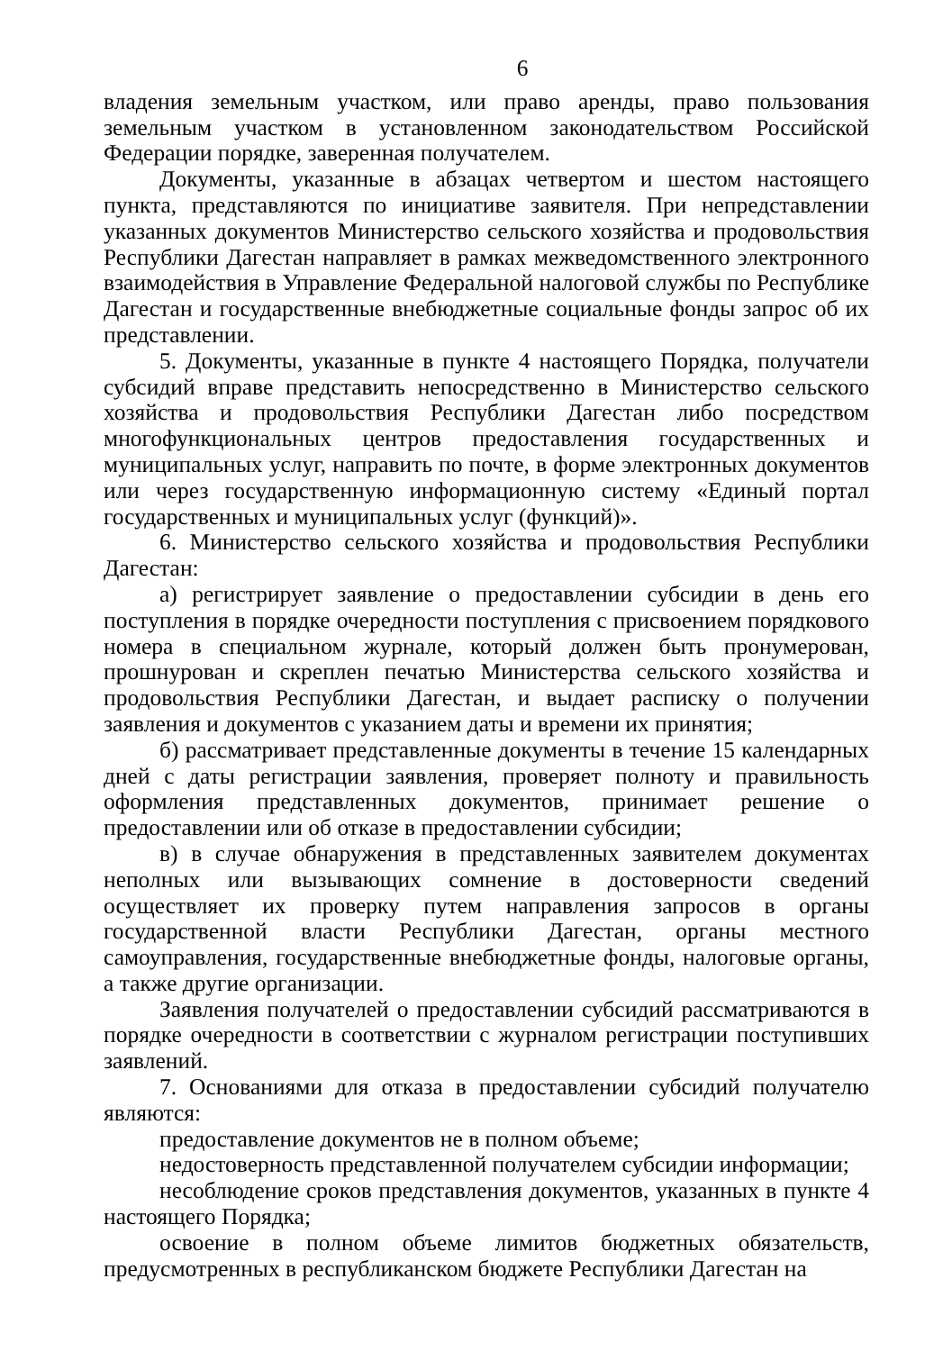6
владения земельным участком, или право аренды, право пользования земельным участком в установленном законодательством Российской Федерации порядке, заверенная получателем.
Документы, указанные в абзацах четвертом и шестом настоящего пункта, представляются по инициативе заявителя. При непредставлении указанных документов Министерство сельского хозяйства и продовольствия Республики Дагестан направляет в рамках межведомственного электронного взаимодействия в Управление Федеральной налоговой службы по Республике Дагестан и государственные внебюджетные социальные фонды запрос об их представлении.
5. Документы, указанные в пункте 4 настоящего Порядка, получатели субсидий вправе представить непосредственно в Министерство сельского хозяйства и продовольствия Республики Дагестан либо посредством многофункциональных центров предоставления государственных и муниципальных услуг, направить по почте, в форме электронных документов или через государственную информационную систему «Единый портал государственных и муниципальных услуг (функций)».
6. Министерство сельского хозяйства и продовольствия Республики Дагестан:
а) регистрирует заявление о предоставлении субсидии в день его поступления в порядке очередности поступления с присвоением порядкового номера в специальном журнале, который должен быть пронумерован, прошнурован и скреплен печатью Министерства сельского хозяйства и продовольствия Республики Дагестан, и выдает расписку о получении заявления и документов с указанием даты и времени их принятия;
б) рассматривает представленные документы в течение 15 календарных дней с даты регистрации заявления, проверяет полноту и правильность оформления представленных документов, принимает решение о предоставлении или об отказе в предоставлении субсидии;
в) в случае обнаружения в представленных заявителем документах неполных или вызывающих сомнение в достоверности сведений осуществляет их проверку путем направления запросов в органы государственной власти Республики Дагестан, органы местного самоуправления, государственные внебюджетные фонды, налоговые органы, а также другие организации.
Заявления получателей о предоставлении субсидий рассматриваются в порядке очередности в соответствии с журналом регистрации поступивших заявлений.
7. Основаниями для отказа в предоставлении субсидий получателю являются:
предоставление документов не в полном объеме;
недостоверность представленной получателем субсидии информации;
несоблюдение сроков представления документов, указанных в пункте 4 настоящего Порядка;
освоение в полном объеме лимитов бюджетных обязательств, предусмотренных в республиканском бюджете Республики Дагестан на